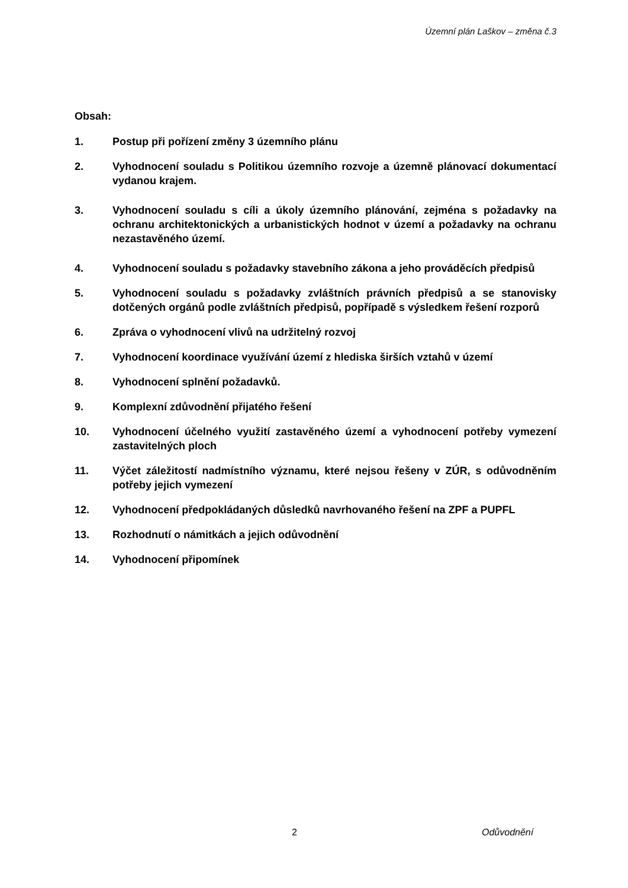Územní plán Laškov – změna č.3
Obsah:
1. Postup při pořízení změny 3 územního plánu
2. Vyhodnocení souladu s Politikou územního rozvoje a územně plánovací dokumentací vydanou krajem.
3. Vyhodnocení souladu s cíli a úkoly územního plánování, zejména s požadavky na ochranu architektonických a urbanistických hodnot v území a požadavky na ochranu nezastavěného území.
4. Vyhodnocení souladu s požadavky stavebního zákona a jeho prováděcích předpisů
5. Vyhodnocení souladu s požadavky zvláštních právních předpisů a se stanovisky dotčených orgánů podle zvláštních předpisů, popřípadě s výsledkem řešení rozporů
6. Zpráva o vyhodnocení vlivů na udržitelný rozvoj
7. Vyhodnocení koordinace využívání území z hlediska širších vztahů v území
8. Vyhodnocení splnění požadavků.
9. Komplexní zdůvodnění přijatého řešení
10. Vyhodnocení účelného využití zastavěného území a vyhodnocení potřeby vymezení zastavitelných ploch
11. Výčet záležitostí nadmístního významu, které nejsou řešeny v ZÚR, s odůvodněním potřeby jejich vymezení
12. Vyhodnocení předpokládaných důsledků navrhovaného řešení na ZPF a PUPFL
13. Rozhodnutí o námitkách a jejich odůvodnění
14. Vyhodnocení připomínek
2 Odůvodnění